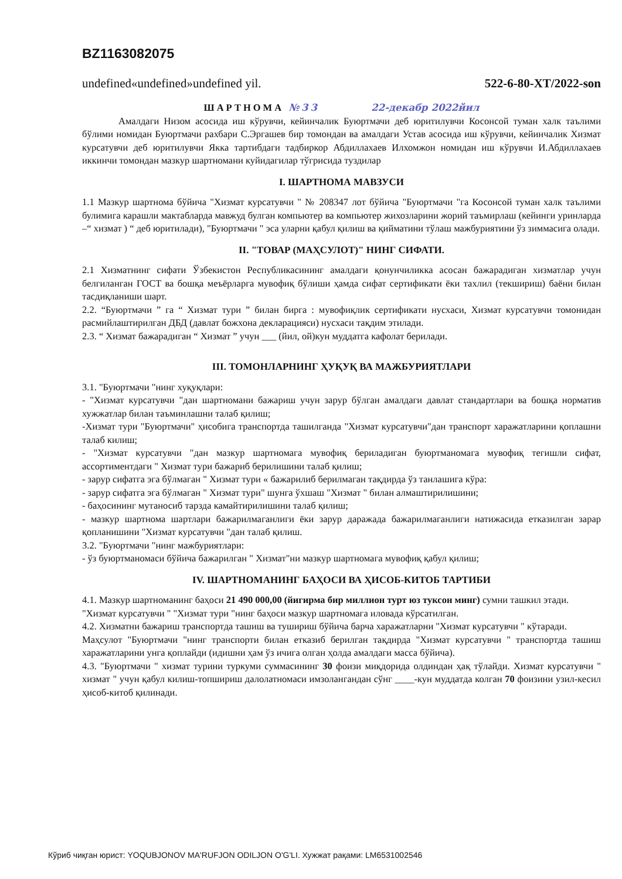BZ1163082075
undefined«undefined»undefined yil. 522-6-80-XT/2022-son
ШАРТНОМА №33 22-декабр 2022йил
Амалдаги Низом асосида иш кўрувчи, кейинчалик Буюртмачи деб юритилувчи Косонсой туман халк таълими бўлими номидан Буюртмачи рахбари С.Эргашев бир томондан ва амалдаги Устав асосида иш кўрувчи, кейинчалик Хизмат курсатувчи деб юритилувчи Якка тартибдаги тадбиркор Абдиллахаев Илхомжон номидан иш кўрувчи И.Абдиллахаев иккинчи томондан мазкур шартномани куйидагилар тўгрисида туздилар
I. ШАРТНОМА МАВЗУСИ
1.1 Мазкур шартнома бўйича "Хизмат курсатувчи " № 208347 лот бўйича "Буюртмачи "га Косонсой туман халк таълими булимига карашли мактабларда мавжуд булган компьютер ва компьютер жихозларини жорий таъмирлаш (кейинги уринларда –“ хизмат ) “ деб юритилади), "Буюртмачи " эса уларни қабул қилиш ва қийматини тўлаш мажбуриятини ўз зиммасига олади.
II. "ТОВАР (МАҲСУЛОТ)" НИНГ СИФАТИ.
2.1 Хизматнинг сифати Ўзбекистон Республикасининг амалдаги қонунчиликка асосан бажарадиган хизматлар учун белгиланган ГОСТ ва бошқа меъёрларга мувофиқ бўлиши ҳамда сифат сертификати ёки тахлил (текшириш) баёни билан тасдиқланиши шарт.
2.2. “Буюртмачи ” га “ Хизмат тури ” билан бирга : мувофиқлик сертификати нусхаси, Хизмат курсатувчи томонидан расмийлаштирилган ДБД (давлат божхона декларацияси) нусхаси тақдим этилади.
2.3. “ Хизмат бажарадиган “ Хизмат ” учун ___ (йил, ой)кун муддатга кафолат берилади.
III. ТОМОНЛАРНИНГ ҲУҚУҚ ВА МАЖБУРИЯТЛАРИ
3.1. "Буюртмачи "нинг хуқуқлари:
- "Хизмат курсатувчи "дан шартномани бажариш учун зарур бўлган амалдаги давлат стандартлари ва бошқа норматив хужжатлар билан таъминлашни талаб қилиш;
-Хизмат тури "Буюртмачи" ҳисобига транспортда ташилганда "Хизмат курсатувчи"дан транспорт харажатларини қоплашни талаб килиш;
- "Хизмат курсатувчи "дан мазкур шартномага мувофиқ бериладиган буюртманомага мувофиқ тегишли сифат, ассортиментдаги " Хизмат тури бажариб берилишини талаб қилиш;
- зарур сифатга эга бўлмаган " Хизмат тури « бажарилиб берилмаган тақдирда ўз танлашига кўра:
- зарур сифатга эга бўлмаган " Хизмат тури" шунга ўхшаш "Хизмат " билан алмаштирилишини;
- баҳосининг мутаносиб тарзда камайтирилишини талаб қилиш;
- мазкур шартнома шартлари бажарилмаганлиги ёки зарур даражада бажарилмаганлиги натижасида етказилган зарар қопланишини "Хизмат курсатувчи "дан талаб қилиш.
3.2. "Буюртмачи "нинг мажбуриятлари:
- ўз буюртманомаси бўйича бажарилган " Хизмат"ни мазкур шартномага мувофиқ қабул қилиш;
IV. ШАРТНОМАНИНГ БАҲОСИ ВА ҲИСОБ-КИТОБ ТАРТИБИ
4.1. Мазкур шартноманинг баҳоси 21 490 000,00 (йигирма бир миллион турт юз туксон минг) сумни ташкил этади.
"Хизмат курсатувчи " "Хизмат тури "нинг баҳоси мазкур шартномага иловада кўрсатилган.
4.2. Хизматни бажариш транспортда ташиш ва тушириш бўйича барча харажатларни "Хизмат курсатувчи " кўтаради.
Маҳсулот "Буюртмачи "нинг транспорти билан етказиб берилган тақдирда "Хизмат курсатувчи " транспортда ташиш харажатларини унга қоплайди (идишни ҳам ўз ичига олган ҳолда амалдаги масса бўйича).
4.3. "Буюртмачи " хизмат турини туркуми суммасининг 30 фоизи миқдорида олдиндан ҳақ тўлайди. Хизмат курсатувчи " хизмат " учун қабул килиш-топшириш далолатномаси имзолангандан сўнг ____-кун муддатда колган 70 фоизини узил-кесил ҳисоб-китоб қилинади.
Кўриб чиқган юрист: YOQUBJONOV MA'RUFJON ODILJON O'G'LI. Хужжат рақами: LM6531002546